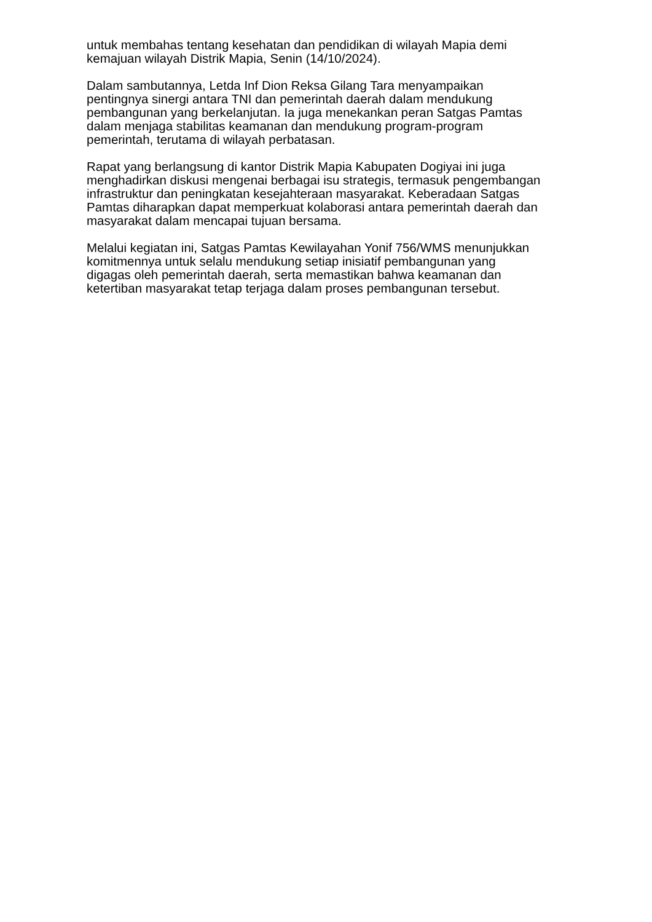untuk membahas tentang kesehatan dan pendidikan di wilayah Mapia demi
kemajuan wilayah Distrik Mapia, Senin (14/10/2024).
Dalam sambutannya, Letda Inf Dion Reksa Gilang Tara menyampaikan
pentingnya sinergi antara TNI dan pemerintah daerah dalam mendukung
pembangunan yang berkelanjutan. Ia juga menekankan peran Satgas Pamtas
dalam menjaga stabilitas keamanan dan mendukung program-program
pemerintah, terutama di wilayah perbatasan.
Rapat yang berlangsung di kantor Distrik Mapia Kabupaten Dogiyai ini juga
menghadirkan diskusi mengenai berbagai isu strategis, termasuk pengembangan
infrastruktur dan peningkatan kesejahteraan masyarakat. Keberadaan Satgas
Pamtas diharapkan dapat memperkuat kolaborasi antara pemerintah daerah dan
masyarakat dalam mencapai tujuan bersama.
Melalui kegiatan ini, Satgas Pamtas Kewilayahan Yonif 756/WMS menunjukkan
komitmennya untuk selalu mendukung setiap inisiatif pembangunan yang
digagas oleh pemerintah daerah, serta memastikan bahwa keamanan dan
ketertiban masyarakat tetap terjaga dalam proses pembangunan tersebut.